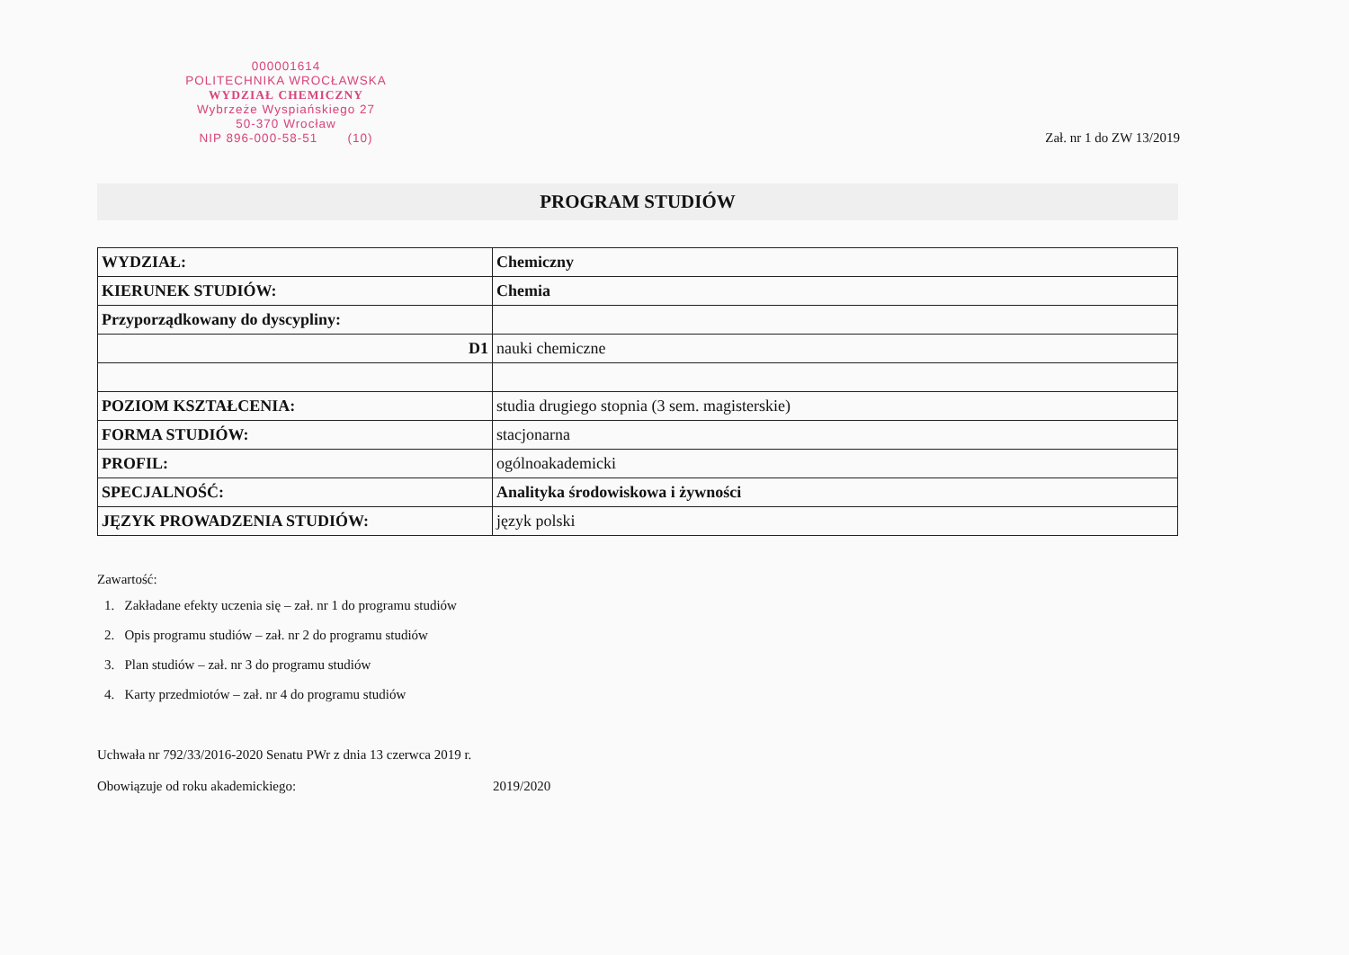000001614
POLITECHNIKA WROCŁAWSKA
WYDZIAŁ CHEMICZNY
Wybrzeże Wyspiańskiego 27
50-370 Wrocław
NIP 896-000-58-51 (10)
Zał. nr 1 do ZW 13/2019
PROGRAM STUDIÓW
| WYDZIAŁ: | Chemiczny |
| KIERUNEK STUDIÓW: | Chemia |
| Przyporządkowany do dyscypliny: | |
| D1 | nauki chemiczne |
| POZIOM KSZTAŁCENIA: | studia drugiego stopnia (3 sem. magisterskie) |
| FORMA STUDIÓW: | stacjonarna |
| PROFIL: | ogólnoakademicki |
| SPECJALNOŚĆ: | Analityka środowiskowa i żywności |
| JĘZYK PROWADZENIA STUDIÓW: | język polski |
Zawartość:
1. Zakładane efekty uczenia się – zał. nr 1 do programu studiów
2. Opis programu studiów – zał. nr 2 do programu studiów
3. Plan studiów – zał. nr 3 do programu studiów
4. Karty przedmiotów – zał. nr 4 do programu studiów
Uchwała nr 792/33/2016-2020 Senatu PWr z dnia 13 czerwca 2019 r.
Obowiązuje od roku akademickiego: 2019/2020